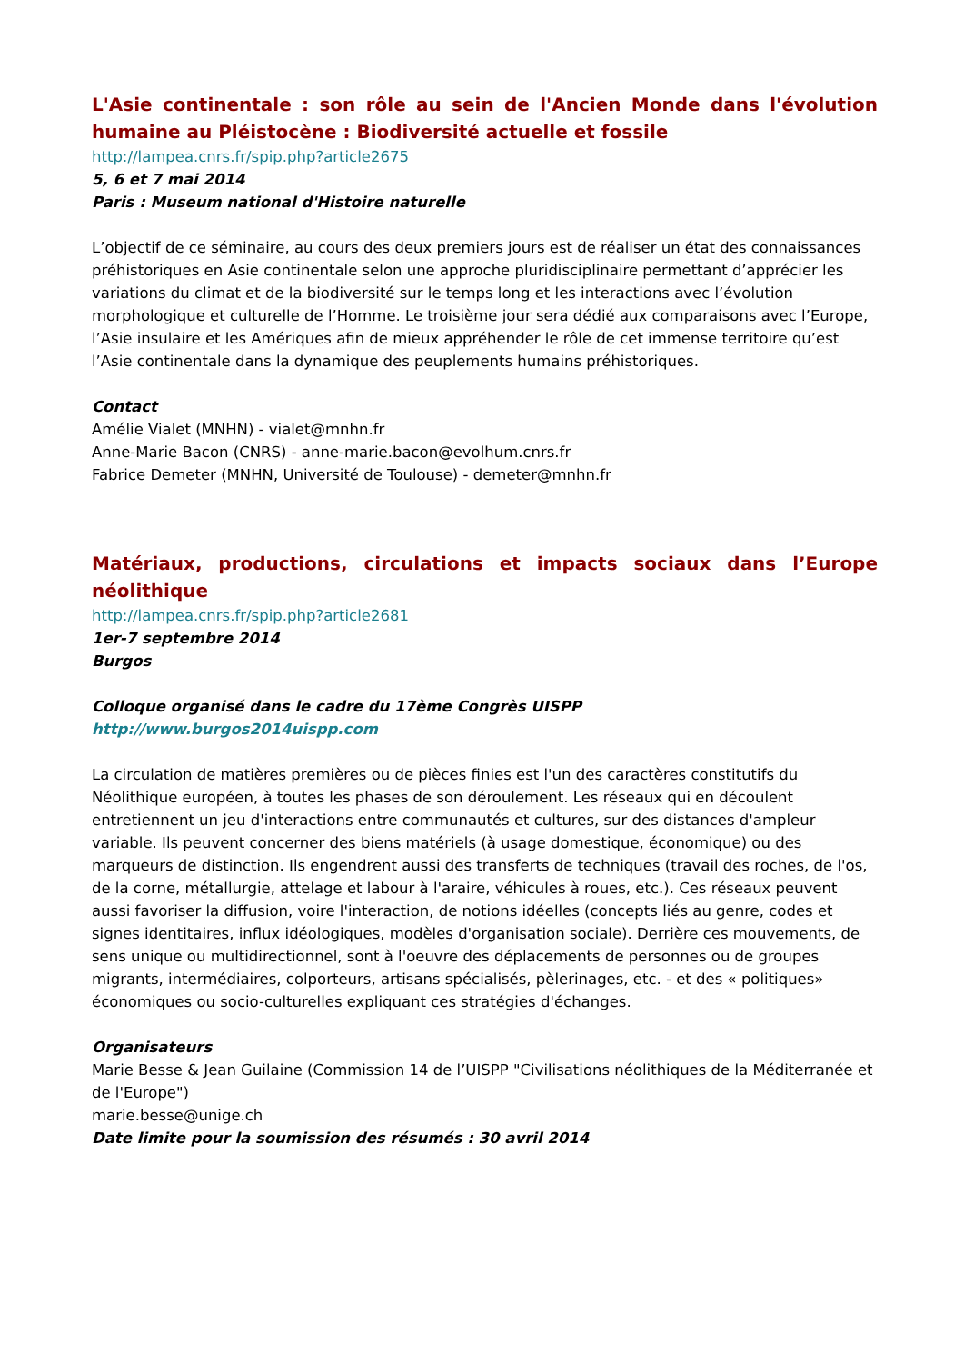L'Asie continentale : son rôle au sein de l'Ancien Monde dans l'évolution humaine au Pléistocène : Biodiversité actuelle et fossile
http://lampea.cnrs.fr/spip.php?article2675
5, 6 et 7 mai 2014
Paris : Museum national d'Histoire naturelle
L’objectif de ce séminaire, au cours des deux premiers jours est de réaliser un état des connaissances préhistoriques en Asie continentale selon une approche pluridisciplinaire permettant d’apprécier les variations du climat et de la biodiversité sur le temps long et les interactions avec l’évolution morphologique et culturelle de l’Homme. Le troisième jour sera dédié aux comparaisons avec l’Europe, l’Asie insulaire et les Amériques afin de mieux appréhender le rôle de cet immense territoire qu’est l’Asie continentale dans la dynamique des peuplements humains préhistoriques.
Contact
Amélie Vialet (MNHN) - vialet@mnhn.fr
Anne-Marie Bacon (CNRS) - anne-marie.bacon@evolhum.cnrs.fr
Fabrice Demeter (MNHN, Université de Toulouse) - demeter@mnhn.fr
Matériaux, productions, circulations et impacts sociaux dans l’Europe néolithique
http://lampea.cnrs.fr/spip.php?article2681
1er-7 septembre 2014
Burgos
Colloque organisé dans le cadre du 17ème Congrès UISPP
http://www.burgos2014uispp.com
La circulation de matières premières ou de pièces finies est l'un des caractères constitutifs du Néolithique européen, à toutes les phases de son déroulement. Les réseaux qui en découlent entretiennent un jeu d'interactions entre communautés et cultures, sur des distances d'ampleur variable. Ils peuvent concerner des biens matériels (à usage domestique, économique) ou des marqueurs de distinction. Ils engendrent aussi des transferts de techniques (travail des roches, de l'os, de la corne, métallurgie, attelage et labour à l'araire, véhicules à roues, etc.). Ces réseaux peuvent aussi favoriser la diffusion, voire l'interaction, de notions idéelles (concepts liés au genre, codes et signes identitaires, influx idéologiques, modèles d'organisation sociale). Derrière ces mouvements, de sens unique ou multidirectionnel, sont à l'oeuvre des déplacements de personnes ou de groupes migrants, intermédiaires, colporteurs, artisans spécialisés, pèlerinages, etc. - et des « politiques» économiques ou socio-culturelles expliquant ces stratégies d'échanges.
Organisateurs
Marie Besse & Jean Guilaine (Commission 14 de l’UISPP "Civilisations néolithiques de la Méditerranée et de l'Europe")
marie.besse@unige.ch
Date limite pour la soumission des résumés : 30 avril 2014